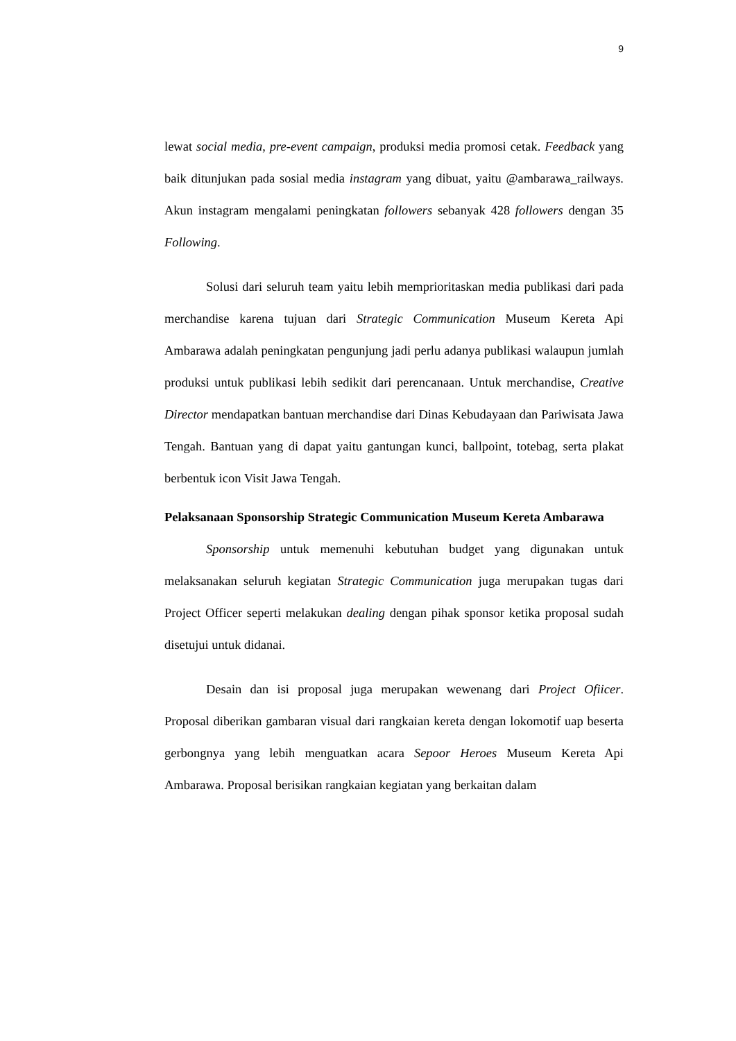9
lewat social media, pre-event campaign, produksi media promosi cetak. Feedback yang baik ditunjukan pada sosial media instagram yang dibuat, yaitu @ambarawa_railways. Akun instagram mengalami peningkatan followers sebanyak 428 followers dengan 35 Following.
Solusi dari seluruh team yaitu lebih memprioritaskan media publikasi dari pada merchandise karena tujuan dari Strategic Communication Museum Kereta Api Ambarawa adalah peningkatan pengunjung jadi perlu adanya publikasi walaupun jumlah produksi untuk publikasi lebih sedikit dari perencanaan. Untuk merchandise, Creative Director mendapatkan bantuan merchandise dari Dinas Kebudayaan dan Pariwisata Jawa Tengah. Bantuan yang di dapat yaitu gantungan kunci, ballpoint, totebag, serta plakat berbentuk icon Visit Jawa Tengah.
Pelaksanaan Sponsorship Strategic Communication Museum Kereta Ambarawa
Sponsorship untuk memenuhi kebutuhan budget yang digunakan untuk melaksanakan seluruh kegiatan Strategic Communication juga merupakan tugas dari Project Officer seperti melakukan dealing dengan pihak sponsor ketika proposal sudah disetujui untuk didanai.
Desain dan isi proposal juga merupakan wewenang dari Project Ofiicer. Proposal diberikan gambaran visual dari rangkaian kereta dengan lokomotif uap beserta gerbongnya yang lebih menguatkan acara Sepoor Heroes Museum Kereta Api Ambarawa. Proposal berisikan rangkaian kegiatan yang berkaitan dalam